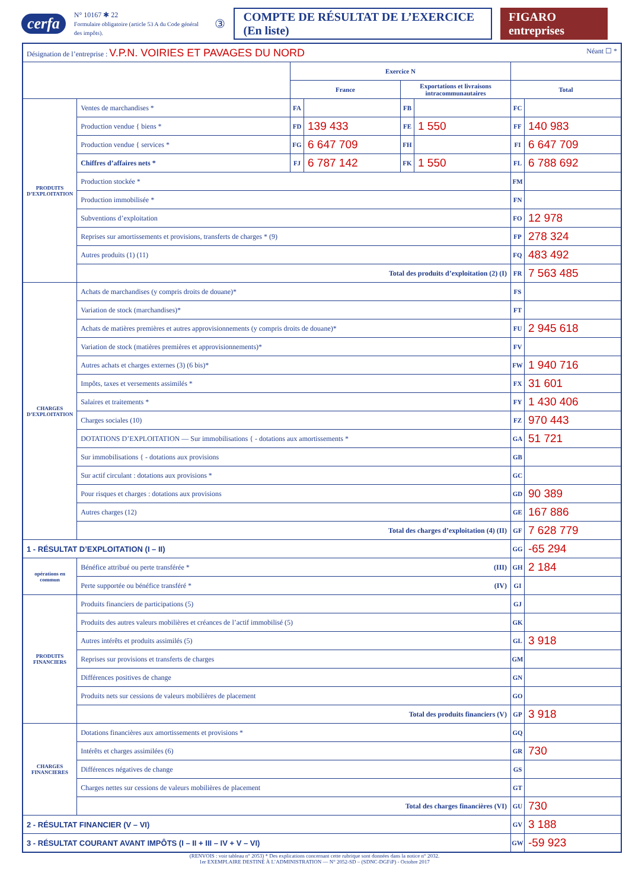cerfa N° 10167 ✱ 22
Formulaire obligatoire (article 53 A du Code général des impôts). ③ COMPTE DE RÉSULTAT DE L’EXERCICE (En liste) FIGARO entreprises
| Désignation de l’entreprise : V.P.N. VOIRIES ET PAVAGES DU NORD Néant ☐ * | | | | | | | |
| | | Exercice N | | | | | |
| | | France | | Exportations et livraisons intracommunautaires | | Total | |
| PRODUITS D’EXPLOITATION | Ventes de marchandises * | FA | | FB | | FC | |
| | Production vendue { biens * | FD | 139 433 | FE | 1 550 | FF | 140 983 |
| | Production vendue { services * | FG | 6 647 709 | FH | | FI | 6 647 709 |
| | Chiffres d’affaires nets * | FJ | 6 787 142 | FK | 1 550 | FL | 6 788 692 |
| | Production stockée * | | | | | FM | |
| | Production immobilisée * | | | | | FN | |
| | Subventions d’exploitation | | | | | FO | 12 978 |
| | Reprises sur amortissements et provisions, transferts de charges * (9) | | | | | FP | 278 324 |
| | Autres produits (1) (11) | | | | | FQ | 483 492 |
| | Total des produits d’exploitation (2) (I) | | | | | FR | 7 563 485 |
| CHARGES D’EXPLOITATION | Achats de marchandises (y compris droits de douane)* | | | | | FS | |
| | Variation de stock (marchandises)* | | | | | FT | |
| | Achats de matières premières et autres approvisionnements (y compris droits de douane)* | | | | | FU | 2 945 618 |
| | Variation de stock (matières premières et approvisionnements)* | | | | | FV | |
| | Autres achats et charges externes (3) (6 bis)* | | | | | FW | 1 940 716 |
| | Impôts, taxes et versements assimilés * | | | | | FX | 31 601 |
| | Salaires et traitements * | | | | | FY | 1 430 406 |
| | Charges sociales (10) | | | | | FZ | 970 443 |
| | DOTATIONS D’EXPLOITATION — Sur immobilisations { - dotations aux amortissements * | | | | | GA | 51 721 |
| | Sur immobilisations { - dotations aux provisions | | | | | GB | |
| | Sur actif circulant : dotations aux provisions * | | | | | GC | |
| | Pour risques et charges : dotations aux provisions | | | | | GD | 90 389 |
| | Autres charges (12) | | | | | GE | 167 886 |
| | Total des charges d’exploitation (4) (II) | | | | | GF | 7 628 779 |
| 1 - RÉSULTAT D’EXPLOITATION (I – II) | | | | | | GG | -65 294 |
| opérations en commun | Bénéfice attribué ou perte transférée * (III) | | | | | GH | 2 184 |
| | Perte supportée ou bénéfice transféré * (IV) | | | | | GI | |
| PRODUITS FINANCIERS | Produits financiers de participations (5) | | | | | GJ | |
| | Produits des autres valeurs mobilières et créances de l’actif immobilisé (5) | | | | | GK | |
| | Autres intérêts et produits assimilés (5) | | | | | GL | 3 918 |
| | Reprises sur provisions et transferts de charges | | | | | GM | |
| | Différences positives de change | | | | | GN | |
| | Produits nets sur cessions de valeurs mobilières de placement | | | | | GO | |
| | Total des produits financiers (V) | | | | | GP | 3 918 |
| CHARGES FINANCIERES | Dotations financières aux amortissements et provisions * | | | | | GQ | |
| | Intérêts et charges assimilées (6) | | | | | GR | 730 |
| | Différences négatives de change | | | | | GS | |
| | Charges nettes sur cessions de valeurs mobilières de placement | | | | | GT | |
| | Total des charges financières (VI) | | | | | GU | 730 |
| 2 - RÉSULTAT FINANCIER (V – VI) | | | | | | GV | 3 188 |
| 3 - RÉSULTAT COURANT AVANT IMPÔTS (I – II + III – IV + V – VI) | | | | | | GW | -59 923 |
(RENVOIS : voir tableau n° 2053) * Des explications concernant cette rubrique sont données dans la notice n° 2032.
1er EXEMPLAIRE DESTINÉ À L’ADMINISTRATION — N° 2052-SD – (SDNC-DGFiP) - Octobre 2017